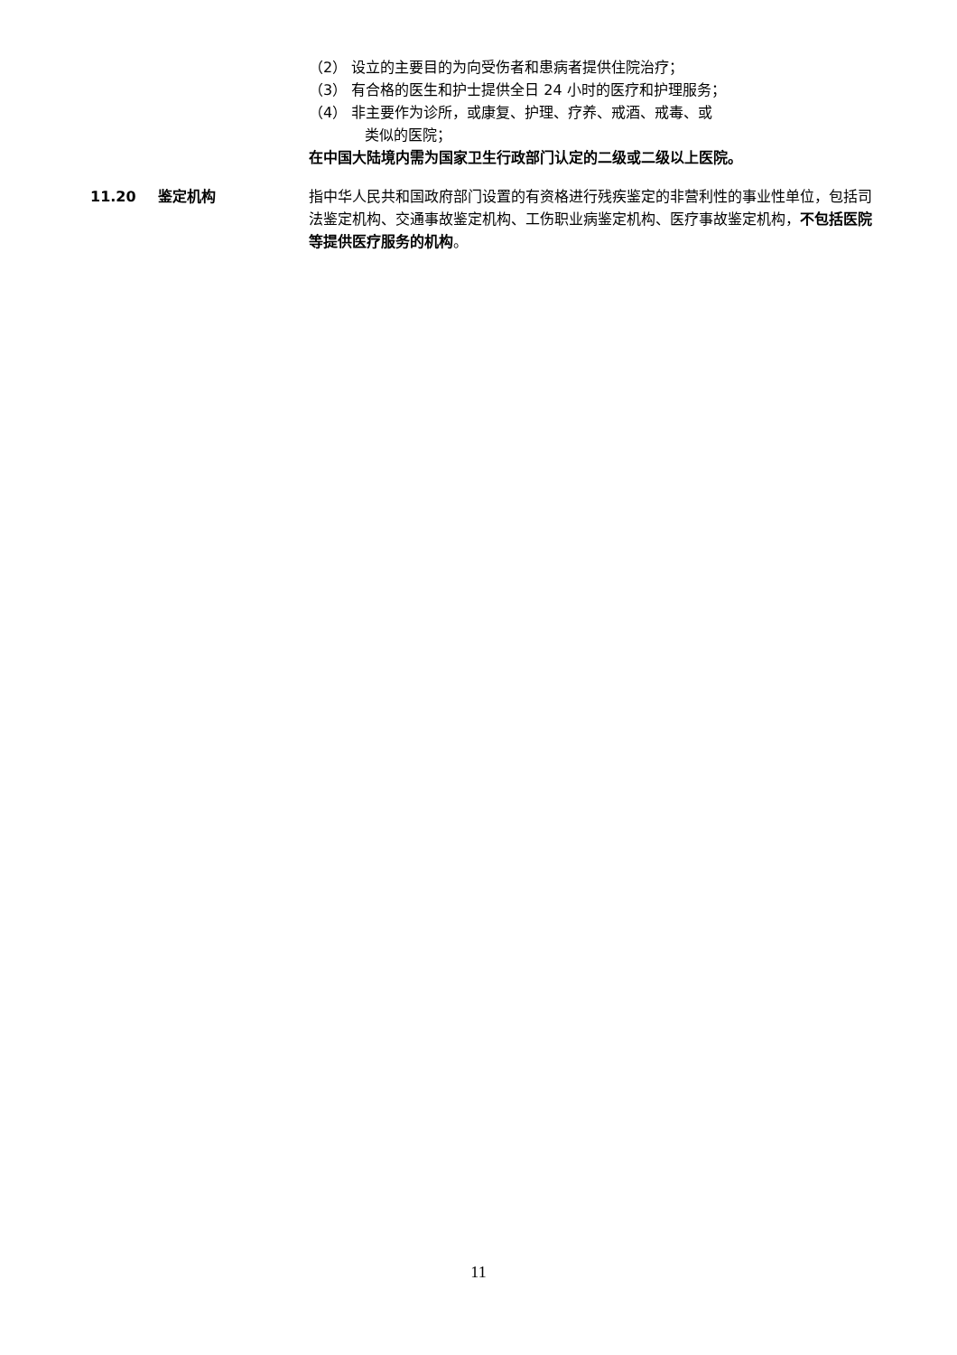（2） 设立的主要目的为向受伤者和患病者提供住院治疗；
（3） 有合格的医生和护士提供全日 24 小时的医疗和护理服务；
（4） 非主要作为诊所，或康复、护理、疗养、戒酒、戒毒、或
类似的医院；
在中国大陆境内需为国家卫生行政部门认定的二级或二级以上医院。
11.20 鉴定机构 指中华人民共和国政府部门设置的有资格进行残疾鉴定的非营利性的事业性单位，包括司法鉴定机构、交通事故鉴定机构、工伤职业病鉴定机构、医疗事故鉴定机构，不包括医院等提供医疗服务的机构。
11